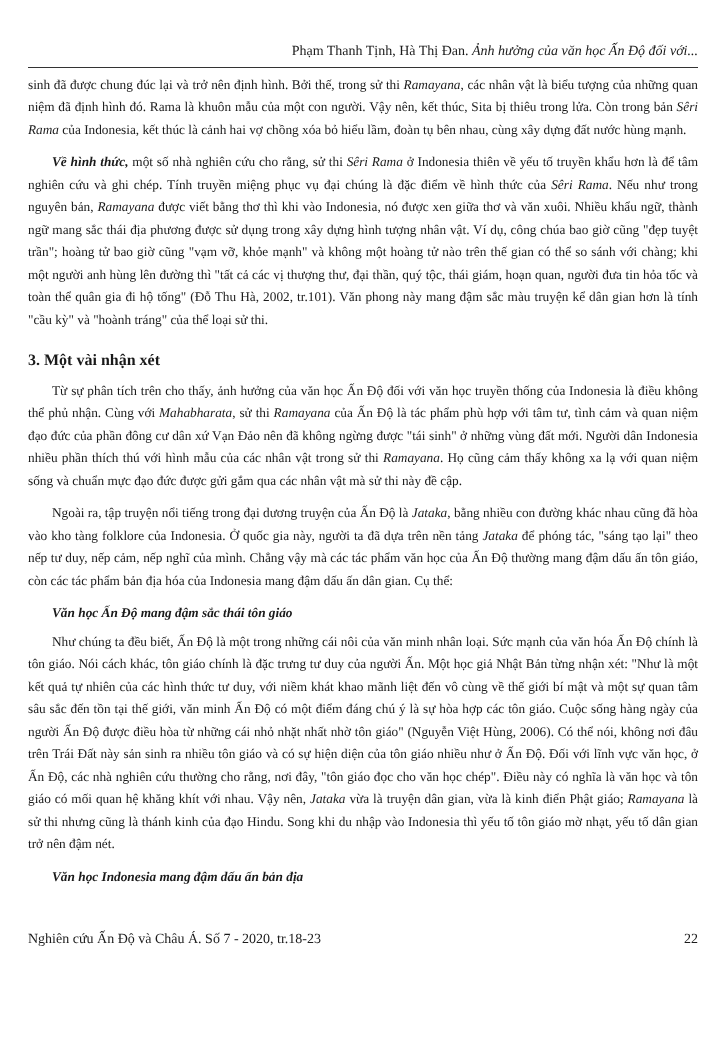Phạm Thanh Tịnh, Hà Thị Đan. Ảnh hưởng của văn học Ấn Độ đối với...
sinh đã được chung đúc lại và trở nên định hình. Bởi thế, trong sử thi Ramayana, các nhân vật là biểu tượng của những quan niệm đã định hình đó. Rama là khuôn mẫu của một con người. Vậy nên, kết thúc, Sita bị thiêu trong lửa. Còn trong bản Sêri Rama của Indonesia, kết thúc là cảnh hai vợ chồng xóa bỏ hiểu lầm, đoàn tụ bên nhau, cùng xây dựng đất nước hùng mạnh.
Về hình thức, một số nhà nghiên cứu cho rằng, sử thi Sêri Rama ở Indonesia thiên về yếu tố truyền khẩu hơn là để tâm nghiên cứu và ghi chép. Tính truyền miệng phục vụ đại chúng là đặc điểm về hình thức của Sêri Rama. Nếu như trong nguyên bản, Ramayana được viết bằng thơ thì khi vào Indonesia, nó được xen giữa thơ và văn xuôi. Nhiều khẩu ngữ, thành ngữ mang sắc thái địa phương được sử dụng trong xây dựng hình tượng nhân vật. Ví dụ, công chúa bao giờ cũng "đẹp tuyệt trần"; hoàng tử bao giờ cũng "vạm vỡ, khỏe mạnh" và không một hoàng tử nào trên thế gian có thể so sánh với chàng; khi một người anh hùng lên đường thì "tất cả các vị thượng thư, đại thần, quý tộc, thái giám, hoạn quan, người đưa tin hỏa tốc và toàn thể quân gia đi hộ tống" (Đỗ Thu Hà, 2002, tr.101). Văn phong này mang đậm sắc màu truyện kể dân gian hơn là tính "cầu kỳ" và "hoành tráng" của thể loại sử thi.
3. Một vài nhận xét
Từ sự phân tích trên cho thấy, ảnh hưởng của văn học Ấn Độ đối với văn học truyền thống của Indonesia là điều không thể phủ nhận. Cùng với Mahabharata, sử thi Ramayana của Ấn Độ là tác phẩm phù hợp với tâm tư, tình cảm và quan niệm đạo đức của phần đông cư dân xứ Vạn Đảo nên đã không ngừng được "tái sinh" ở những vùng đất mới. Người dân Indonesia nhiều phần thích thú với hình mẫu của các nhân vật trong sử thi Ramayana. Họ cũng cảm thấy không xa lạ với quan niệm sống và chuẩn mực đạo đức được gửi gắm qua các nhân vật mà sử thi này đề cập.
Ngoài ra, tập truyện nổi tiếng trong đại dương truyện của Ấn Độ là Jataka, bằng nhiều con đường khác nhau cũng đã hòa vào kho tàng folklore của Indonesia. Ở quốc gia này, người ta đã dựa trên nền tảng Jataka để phóng tác, "sáng tạo lại" theo nếp tư duy, nếp cảm, nếp nghĩ của mình. Chẳng vậy mà các tác phẩm văn học của Ấn Độ thường mang đậm dấu ấn tôn giáo, còn các tác phẩm bản địa hóa của Indonesia mang đậm dấu ấn dân gian. Cụ thể:
Văn học Ấn Độ mang đậm sắc thái tôn giáo
Như chúng ta đều biết, Ấn Độ là một trong những cái nôi của văn minh nhân loại. Sức mạnh của văn hóa Ấn Độ chính là tôn giáo. Nói cách khác, tôn giáo chính là đặc trưng tư duy của người Ấn. Một học giả Nhật Bản từng nhận xét: "Như là một kết quả tự nhiên của các hình thức tư duy, với niềm khát khao mãnh liệt đến vô cùng về thế giới bí mật và một sự quan tâm sâu sắc đến tồn tại thế giới, văn minh Ấn Độ có một điểm đáng chú ý là sự hòa hợp các tôn giáo. Cuộc sống hàng ngày của người Ấn Độ được điều hòa từ những cái nhỏ nhặt nhất nhờ tôn giáo" (Nguyễn Việt Hùng, 2006). Có thể nói, không nơi đâu trên Trái Đất này sản sinh ra nhiều tôn giáo và có sự hiện diện của tôn giáo nhiều như ở Ấn Độ. Đối với lĩnh vực văn học, ở Ấn Độ, các nhà nghiên cứu thường cho rằng, nơi đây, "tôn giáo đọc cho văn học chép". Điều này có nghĩa là văn học và tôn giáo có mối quan hệ khăng khít với nhau. Vậy nên, Jataka vừa là truyện dân gian, vừa là kinh điển Phật giáo; Ramayana là sử thi nhưng cũng là thánh kinh của đạo Hindu. Song khi du nhập vào Indonesia thì yếu tố tôn giáo mờ nhạt, yếu tố dân gian trở nên đậm nét.
Văn học Indonesia mang đậm dấu ấn bản địa
Nghiên cứu Ấn Độ và Châu Á. Số 7 - 2020, tr.18-23 22